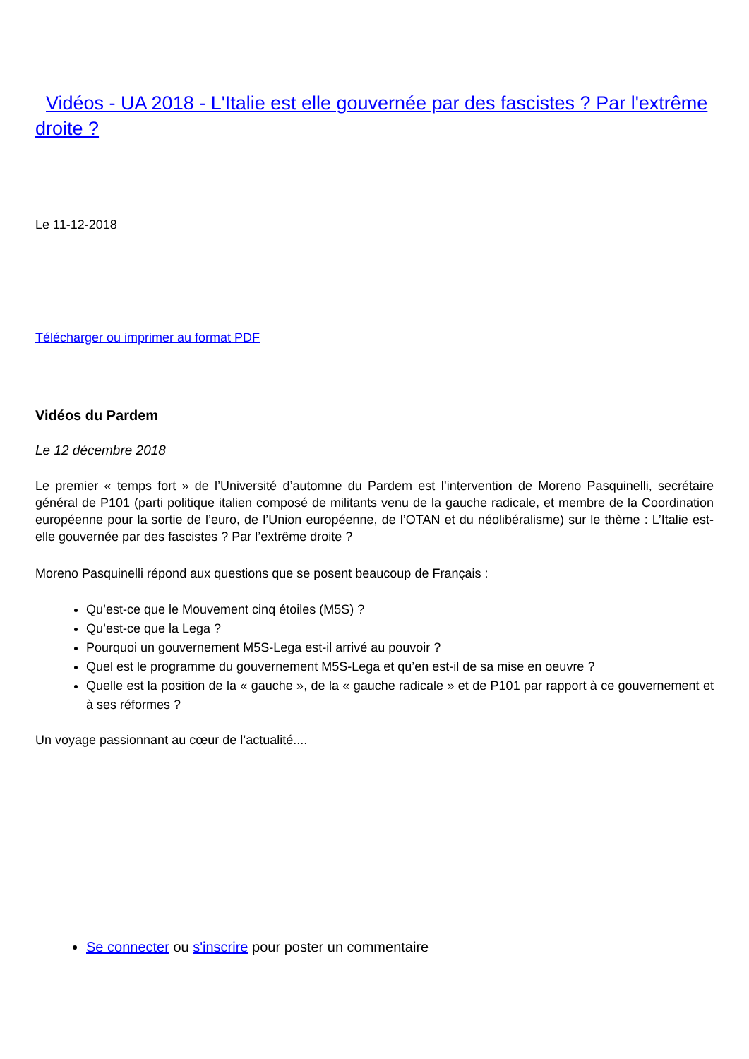Vidéos - UA 2018 - L'Italie est elle gouvernée par des fascistes ? Par l'extrême droite ?
Le 11-12-2018
Télécharger ou imprimer au format PDF
Vidéos du Pardem
Le 12 décembre 2018
Le premier « temps fort » de l’Université d’automne du Pardem est l’intervention de Moreno Pasquinelli, secrétaire général de P101 (parti politique italien composé de militants venu de la gauche radicale, et membre de la Coordination européenne pour la sortie de l’euro, de l’Union européenne, de l’OTAN et du néolibéralisme) sur le thème : L’Italie est-elle gouvernée par des fascistes ? Par l’extrême droite ?
Moreno Pasquinelli répond aux questions que se posent beaucoup de Français :
Qu’est-ce que le Mouvement cinq étoiles (M5S) ?
Qu’est-ce que la Lega ?
Pourquoi un gouvernement M5S-Lega est-il arrivé au pouvoir ?
Quel est le programme du gouvernement M5S-Lega et qu’en est-il de sa mise en oeuvre ?
Quelle est la position de la « gauche », de la « gauche radicale » et de P101 par rapport à ce gouvernement et à ses réformes ?
Un voyage passionnant au cœur de l’actualité....
Se connecter ou s'inscrire pour poster un commentaire